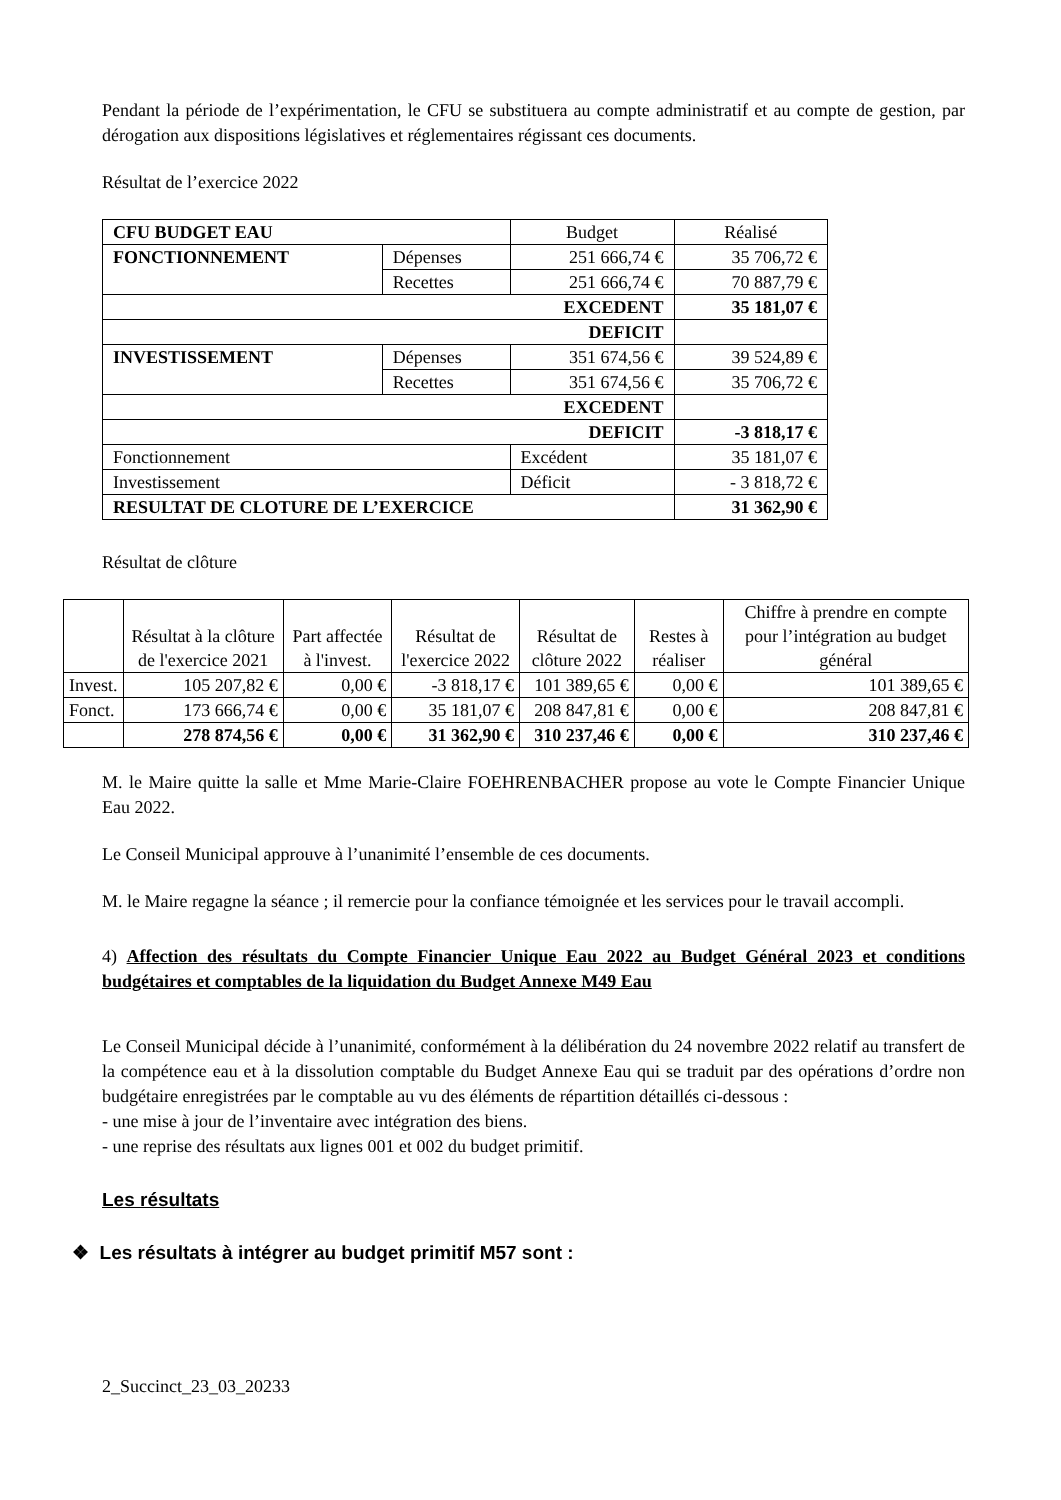Pendant la période de l’expérimentation, le CFU se substituera au compte administratif et au compte de gestion, par dérogation aux dispositions législatives et réglementaires régissant ces documents.
Résultat de l’exercice 2022
| CFU BUDGET EAU | | Budget | Réalisé |
| --- | --- | --- | --- |
| FONCTIONNEMENT | Dépenses | 251 666,74 € | 35 706,72 € |
| | Recettes | 251 666,74 € | 70 887,79 € |
| EXCEDENT | | | 35 181,07 € |
| DEFICIT | | | |
| INVESTISSEMENT | Dépenses | 351 674,56 € | 39 524,89 € |
| | Recettes | 351 674,56 € | 35 706,72 € |
| EXCEDENT | | | |
| DEFICIT | | | -3 818,17 € |
| Fonctionnement | | Excédent | 35 181,07 € |
| Investissement | | Déficit | - 3 818,72 € |
| RESULTAT DE CLOTURE DE L’EXERCICE | | | 31 362,90 € |
Résultat de clôture
| | Résultat à la clôture de l'exercice 2021 | Part affectée à l'invest. | Résultat de l'exercice 2022 | Résultat de clôture 2022 | Restes à réaliser | Chiffre à prendre en compte pour l’intégration au budget général |
| --- | --- | --- | --- | --- | --- | --- |
| Invest. | 105 207,82 € | 0,00 € | -3 818,17 € | 101 389,65 € | 0,00 € | 101 389,65 € |
| Fonct. | 173 666,74 € | 0,00 € | 35 181,07 € | 208 847,81 € | 0,00 € | 208 847,81 € |
| | 278 874,56 € | 0,00 € | 31 362,90 € | 310 237,46 € | 0,00 € | 310 237,46 € |
M. le Maire quitte la salle et Mme Marie-Claire FOEHRENBACHER propose au vote le Compte Financier Unique Eau 2022.
Le Conseil Municipal approuve à l’unanimité l’ensemble de ces documents.
M. le Maire regagne la séance ; il remercie pour la confiance témoignée et les services pour le travail accompli.
4) Affection des résultats du Compte Financier Unique Eau 2022 au Budget Général 2023 et conditions budgétaires et comptables de la liquidation du Budget Annexe M49 Eau
Le Conseil Municipal décide à l’unanimité, conformément à la délibération du 24 novembre 2022 relatif au transfert de la compétence eau et à la dissolution comptable du Budget Annexe Eau qui se traduit par des opérations d’ordre non budgétaire enregistrées par le comptable au vu des éléments de répartition détaillés ci-dessous :
- une mise à jour de l’inventaire avec intégration des biens.
- une reprise des résultats aux lignes 001 et 002 du budget primitif.
Les résultats
❖ Les résultats à intégrer au budget primitif M57 sont :
2_Succinct_23_03_20233